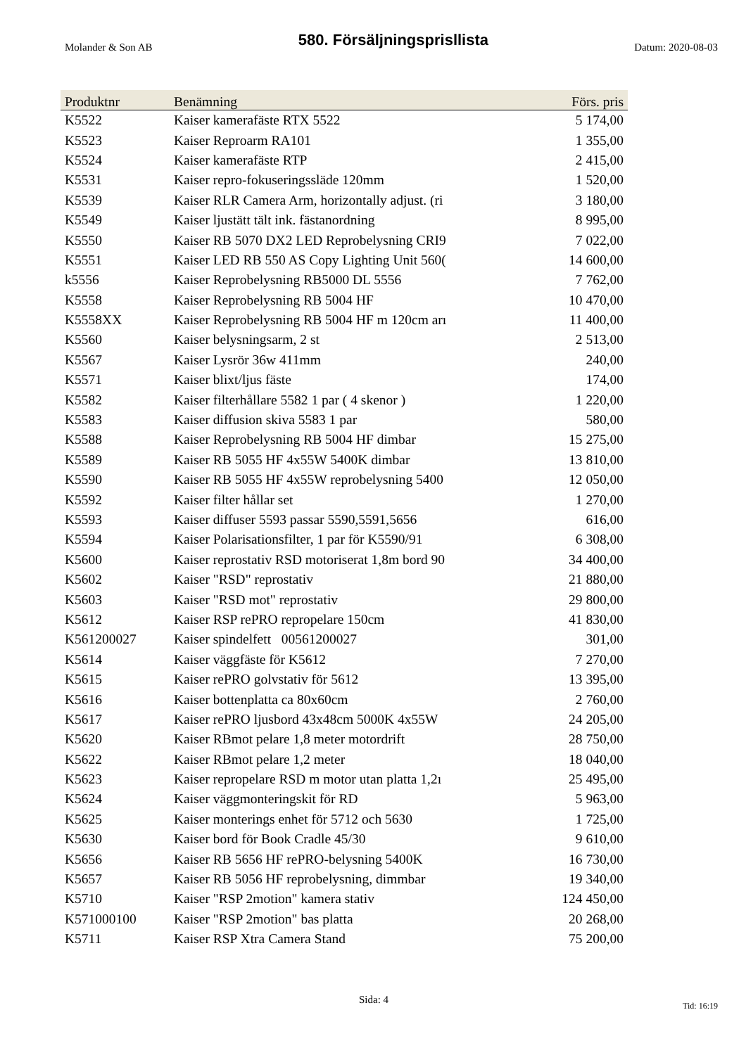Molander & Son AB
580. Försäljningsprisllista
Datum: 2020-08-03
| Produktnr | Benämning | Förs. pris |
| --- | --- | --- |
| K5522 | Kaiser kamerafäste RTX 5522 | 5 174,00 |
| K5523 | Kaiser Reproarm RA101 | 1 355,00 |
| K5524 | Kaiser kamerafäste RTP | 2 415,00 |
| K5531 | Kaiser repro-fokuseringssläde 120mm | 1 520,00 |
| K5539 | Kaiser RLR Camera Arm, horizontally adjust. (ri | 3 180,00 |
| K5549 | Kaiser ljustätt tält ink. fästanordning | 8 995,00 |
| K5550 | Kaiser RB 5070 DX2 LED Reprobelysning CRI9 | 7 022,00 |
| K5551 | Kaiser LED RB 550 AS Copy Lighting Unit 560( | 14 600,00 |
| k5556 | Kaiser Reprobelysning RB5000 DL 5556 | 7 762,00 |
| K5558 | Kaiser Reprobelysning RB 5004 HF | 10 470,00 |
| K5558XX | Kaiser Reprobelysning RB 5004 HF m 120cm arı | 11 400,00 |
| K5560 | Kaiser belysningsarm, 2 st | 2 513,00 |
| K5567 | Kaiser Lysrör 36w 411mm | 240,00 |
| K5571 | Kaiser blixt/ljus fäste | 174,00 |
| K5582 | Kaiser filterhållare 5582 1 par ( 4 skenor ) | 1 220,00 |
| K5583 | Kaiser diffusion skiva 5583 1 par | 580,00 |
| K5588 | Kaiser Reprobelysning RB 5004 HF dimbar | 15 275,00 |
| K5589 | Kaiser RB 5055 HF 4x55W 5400K dimbar | 13 810,00 |
| K5590 | Kaiser RB 5055 HF 4x55W reprobelysning 5400 | 12 050,00 |
| K5592 | Kaiser filter hållar set | 1 270,00 |
| K5593 | Kaiser diffuser 5593 passar 5590,5591,5656 | 616,00 |
| K5594 | Kaiser Polarisationsfilter, 1 par för K5590/91 | 6 308,00 |
| K5600 | Kaiser reprostativ RSD motoriserat 1,8m bord 90 | 34 400,00 |
| K5602 | Kaiser "RSD" reprostativ | 21 880,00 |
| K5603 | Kaiser "RSD mot" reprostativ | 29 800,00 |
| K5612 | Kaiser RSP rePRO repropelare 150cm | 41 830,00 |
| K561200027 | Kaiser spindelfett 00561200027 | 301,00 |
| K5614 | Kaiser väggfäste för K5612 | 7 270,00 |
| K5615 | Kaiser rePRO golvstativ för 5612 | 13 395,00 |
| K5616 | Kaiser bottenplatta ca 80x60cm | 2 760,00 |
| K5617 | Kaiser rePRO ljusbord 43x48cm 5000K 4x55W | 24 205,00 |
| K5620 | Kaiser RBmot pelare 1,8 meter motordrift | 28 750,00 |
| K5622 | Kaiser RBmot pelare 1,2 meter | 18 040,00 |
| K5623 | Kaiser repropelare RSD m motor utan platta 1,2ı | 25 495,00 |
| K5624 | Kaiser väggmonteringskit för RD | 5 963,00 |
| K5625 | Kaiser monterings enhet för 5712 och 5630 | 1 725,00 |
| K5630 | Kaiser bord för Book Cradle 45/30 | 9 610,00 |
| K5656 | Kaiser RB 5656 HF rePRO-belysning 5400K | 16 730,00 |
| K5657 | Kaiser RB 5056 HF reprobelysning, dimmbar | 19 340,00 |
| K5710 | Kaiser "RSP 2motion" kamera stativ | 124 450,00 |
| K571000100 | Kaiser "RSP 2motion" bas platta | 20 268,00 |
| K5711 | Kaiser RSP Xtra Camera Stand | 75 200,00 |
Sida: 4 Tid: 16:19